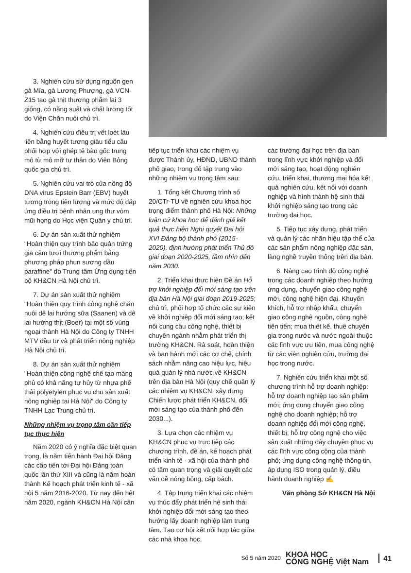3. Nghiên cứu sử dụng nguồn gen gà Mía, gà Lương Phượng, gà VCN-Z15 tạo gà thịt thương phẩm lai 3 giống, có năng suất và chất lượng tốt do Viện Chăn nuôi chủ trì.
4. Nghiên cứu điều trị vết loét lâu liền bằng huyết tương giàu tiểu cầu phối hợp với ghép tế bào gốc trung mô từ mô mỡ tự thân do Viện Bỏng quốc gia chủ trì.
5. Nghiên cứu vai trò của nồng độ DNA virus Epstein Barr (EBV) huyết tương trong tiên lượng và mức độ đáp ứng điều trị bệnh nhân ung thư vòm mũi họng do Học viện Quân y chủ trì.
6. Dự án sản xuất thử nghiệm "Hoàn thiện quy trình bảo quản trứng gia cầm tươi thương phẩm bằng phương pháp phun sương dầu paraffine" do Trung tâm Ứng dụng tiến bộ KH&CN Hà Nội chủ trì.
7. Dự án sản xuất thử nghiệm "Hoàn thiện quy trình công nghệ chăn nuôi dê lai hướng sữa (Saanen) và dê lai hướng thịt (Boer) tại một số vùng ngoại thành Hà Nội do Công ty TNHH MTV đầu tư và phát triển nông nghiệp Hà Nội chủ trì.
8. Dự án sản xuất thử nghiệm "Hoàn thiện công nghệ chế tạo màng phủ có khả năng tự hủy từ nhựa phế thải polyetylen phục vụ cho sản xuất nông nghiệp tại Hà Nội" do Công ty TNHH Lạc Trung chủ trì.
Những nhiệm vụ trọng tâm cần tiếp tục thực hiện
Năm 2020 có ý nghĩa đặc biệt quan trọng, là năm tiến hành Đại hội Đảng các cấp tiến tới Đại hội Đảng toàn quốc lần thứ XIII và cũng là năm hoàn thành Kế hoạch phát triển kinh tế - xã hội 5 năm 2016-2020. Từ nay đến hết năm 2020, ngành KH&CN Hà Nội cần
tiếp tục triển khai các nhiệm vụ được Thành ủy, HĐND, UBND thành phố giao, trong đó tập trung vào những nhiệm vụ trọng tâm sau:
1. Tổng kết Chương trình số 20/CTr-TU về nghiên cứu khoa học trọng điểm thành phố Hà Nội: Những luận cứ khoa học để đánh giá kết quả thực hiện Nghị quyết Đại hội XVI Đảng bộ thành phố (2015-2020), định hướng phát triển Thủ đô giai đoạn 2020-2025, tầm nhìn đến năm 2030.
2. Triển khai thực hiện Đề án Hỗ trợ khởi nghiệp đổi mới sáng tạo trên địa bàn Hà Nội giai đoạn 2019-2025; chủ trì, phối hợp tổ chức các sự kiện về khởi nghiệp đổi mới sáng tạo; kết nối cung cầu công nghệ, thiết bị chuyên ngành nhằm phát triển thị trường KH&CN. Rà soát, hoàn thiện và ban hành mới các cơ chế, chính sách nhằm nâng cao hiệu lực, hiệu quả quản lý nhà nước về KH&CN trên địa bàn Hà Nội (quy chế quản lý các nhiệm vụ KH&CN; xây dựng Chiến lược phát triển KH&CN, đổi mới sáng tạo của thành phố đến 2030...).
3. Lựa chọn các nhiệm vụ KH&CN phục vụ trực tiếp các chương trình, đề án, kế hoạch phát triển kinh tế - xã hội của thành phố có tầm quan trọng và giải quyết các vấn đề nóng bỏng, cấp bách.
4. Tập trung triển khai các nhiệm vụ thúc đẩy phát triển hệ sinh thái khởi nghiệp đổi mới sáng tạo theo hướng lấy doanh nghiệp làm trung tâm. Tạo cơ hội kết nối hợp tác giữa các nhà khoa học,
các trường đại học trên địa bàn trong lĩnh vực khởi nghiệp và đổi mới sáng tạo, hoạt động nghiên cứu, triển khai, thương mại hóa kết quả nghiên cứu, kết nối với doanh nghiệp và hình thành hệ sinh thái khởi nghiệp sáng tạo trong các trường đại học.
5. Tiếp tục xây dựng, phát triển và quản lý các nhãn hiệu tập thể của các sản phẩm nông nghiệp đặc sản, làng nghề truyền thống trên địa bàn.
6. Nâng cao trình độ công nghệ trong các doanh nghiệp theo hướng ứng dụng, chuyển giao công nghệ mới, công nghệ hiện đại. Khuyến khích, hỗ trợ nhập khẩu, chuyển giao công nghệ nguồn, công nghệ tiên tiến; mua thiết kế, thuê chuyên gia trong nước và nước ngoài thuộc các lĩnh vực ưu tiên, mua công nghệ từ các viện nghiên cứu, trường đại học trong nước.
7. Nghiên cứu triển khai một số chương trình hỗ trợ doanh nghiệp: hỗ trợ doanh nghiệp tạo sản phẩm mới; ứng dụng chuyển giao công nghệ cho doanh nghiệp; hỗ trợ doanh nghiệp đổi mới công nghệ, thiết bị; hỗ trợ công nghệ cho việc sản xuất những dây chuyền phục vụ các lĩnh vực công cộng của thành phố; ứng dụng công nghệ thông tin, áp dụng ISO trong quản lý, điều hành doanh nghiệp ✍
Văn phòng Sở KH&CN Hà Nội
Số 5 năm 2020 KHOA HỌC
CÔNG NGHỆ Việt Nam 41